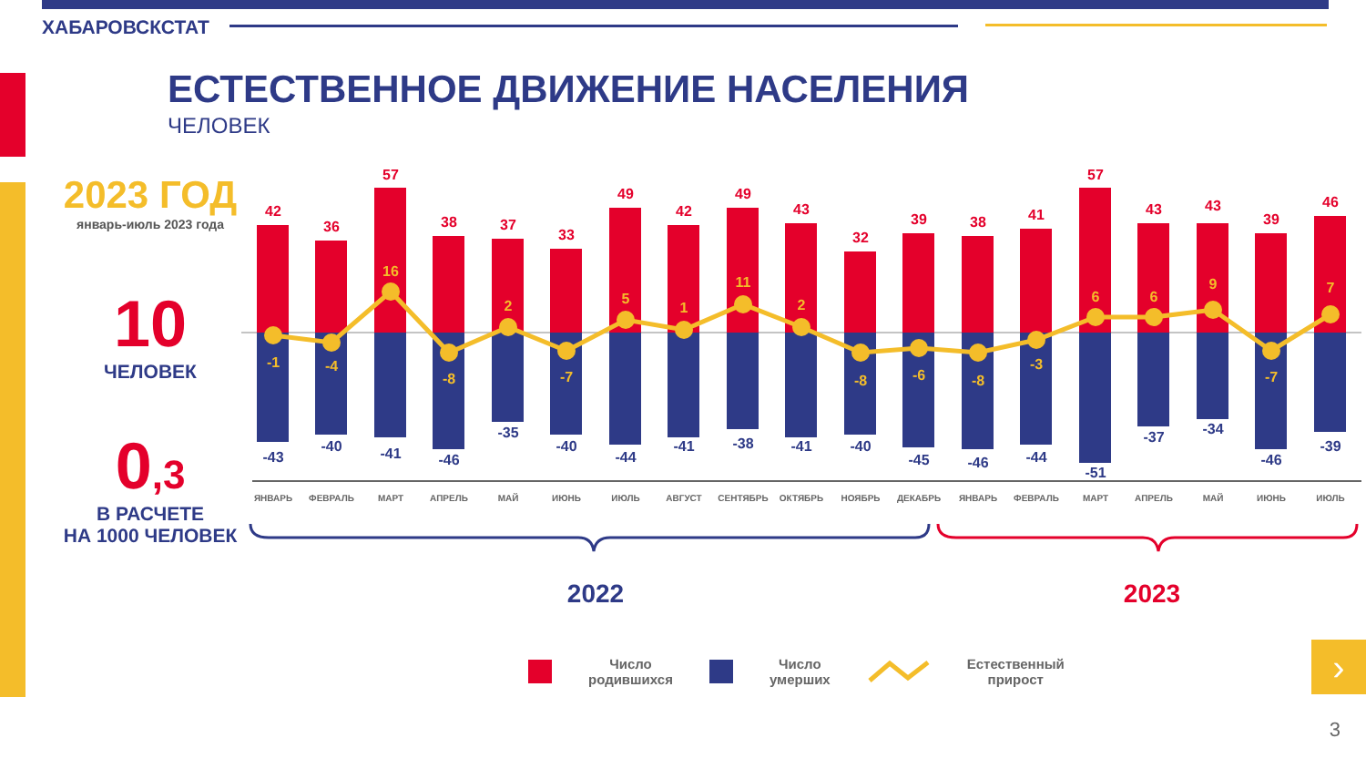ХАБАРОВСКСТАТ
ЕСТЕСТВЕННОЕ ДВИЖЕНИЕ НАСЕЛЕНИЯ
ЧЕЛОВЕК
2023 ГОД
январь-июль 2023 года
10
ЧЕЛОВЕК
0,3
В РАСЧЕТЕ
НА 1000 ЧЕЛОВЕК
42
36
57
38
37
33
49
42
49
43
32
39
38
41
57
43
43
39
46
-1
-4
16
-8
2
-7
5
1
11
2
-8
-6
-8
-3
6
6
9
-7
7
-43
-40
-41
-46
-35
-40
-44
-41
-38
-41
-40
-45
-46
-44
-51
-37
-34
-46
-39
ЯНВАРЬ
ФЕВРАЛЬ
МАРТ
АПРЕЛЬ
МАЙ
ИЮНЬ
ИЮЛЬ
АВГУСТ
СЕНТЯБРЬ
ОКТЯБРЬ
НОЯБРЬ
ДЕКАБРЬ
ЯНВАРЬ
ФЕВРАЛЬ
МАРТ
АПРЕЛЬ
МАЙ
ИЮНЬ
ИЮЛЬ
2022
2023
Число
родившихся Число
умерших Естественный
прирост
›
3